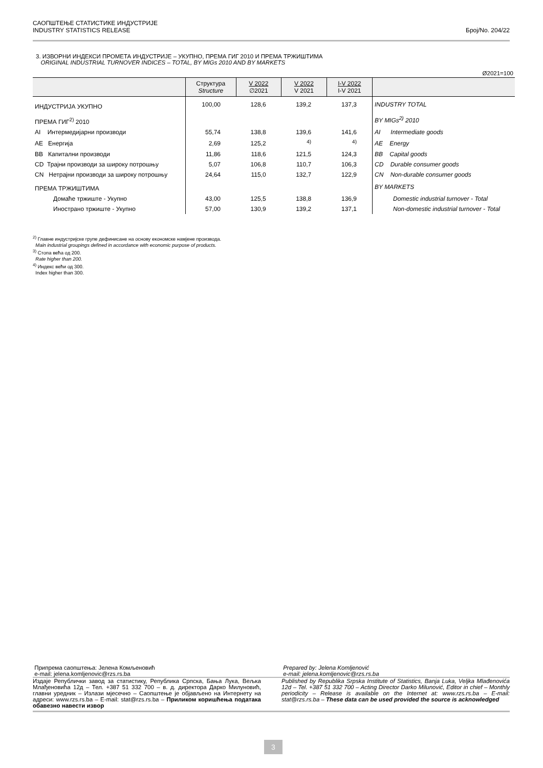САОПШТЕЊЕ СТАТИСТИКЕ ИНДУСТРИЈЕ
INDUSTRY STATISTICS RELEASE
Број/No. 204/22
3. ИЗВОРНИ ИНДЕКСИ ПРОМЕТА ИНДУСТРИЈЕ – УКУПНО, ПРЕМА ГИГ 2010 И ПРЕМА ТРЖИШТИМА
ORIGINAL INDUSTRIAL TURNOVER INDICES – TOTAL, BY MIGs 2010 AND BY MARKETS
Ø2021=100
| | Структура Structure | V 2022 ∅2021 | V 2022 V 2021 | I-V 2022 I-V 2021 | |
| --- | --- | --- | --- | --- | --- |
| ИНДУСТРИЈА УКУПНО | 100,00 | 128,6 | 139,2 | 137,3 | INDUSTRY TOTAL |
| ПРЕМА ГИГ<sup>2)</sup> 2010 | | | | | BY MIGs<sup>2)</sup> 2010 |
| AI Интермедијарни производи | 55,74 | 138,8 | 139,6 | 141,6 | AI Intermediate goods |
| AE Енергија | 2,69 | 125,2 | <sup>4)</sup> | <sup>4)</sup> | AE Energy |
| BB Капитални производи | 11,86 | 118,6 | 121,5 | 124,3 | BB Capital goods |
| CD Трајни производи за широку потрошњу | 5,07 | 106,8 | 110,7 | 106,3 | CD Durable consumer goods |
| CN Нетрајни производи за широку потрошњу | 24,64 | 115,0 | 132,7 | 122,9 | CN Non-durable consumer goods |
| ПРЕМА ТРЖИШТИМА | | | | | BY MARKETS |
| Домаће тржиште - Укупно | 43,00 | 125,5 | 138,8 | 136,9 | Domestic industrial turnover - Total |
| Иностранo тржиште - Укупно | 57,00 | 130,9 | 139,2 | 137,1 | Non-domestic industrial turnover - Total |
<sup>2)</sup> Главне индустријске групе дефинисане на основу економске намјене производа.
Main industrial groupings defined in accordance with economic purpose of products.
<sup>3)</sup> Стопа већа од 200.
Rate higher than 200.
<sup>4)</sup> Индекс већи од 300.
Index higher than 300.
Припрема саопштења: Јелена Комљеновић
e-mail: jelena.komljenovic@rzs.rs.ba
Prepared by: Jelena Komljenović
e-mail: jelena.komljenovic@rzs.rs.ba
Издаје Републички завод за статистику, Република Српска, Бања Лука, Вељка Млађеновића 12д – Тел. +387 51 332 700 – в. д. директора Дарко Милуновић, главни уредник – Излази мјесечно – Саопштење је објављено на Интернету на адреси: www.rzs.rs.ba – E-mail: stat@rzs.rs.ba – Приликом коришћења података обавезно навести извор
Published by Republika Srpska Institute of Statistics, Banja Luka, Veljka Mlađenovića 12d – Tel. +387 51 332 700 – Acting Director Darko Milunović, Editor in chief – Monthly periodicity – Release is available on the Internet at: www.rzs.rs.ba – E-mail: stat@rzs.rs.ba – These data can be used provided the source is acknowledged
3